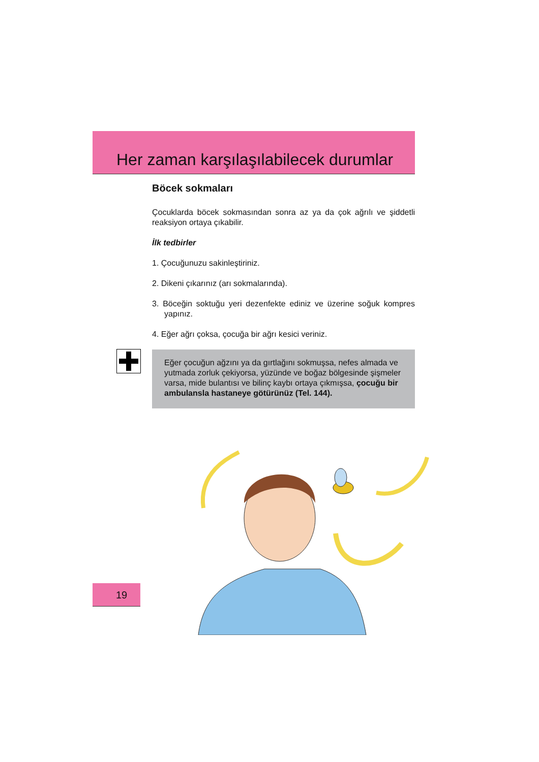Her zaman karşılaşılabilecek durumlar
Böcek sokmaları
Çocuklarda böcek sokmasından sonra az ya da çok ağrılı ve şiddetli reaksiyon ortaya çıkabilir.
İlk tedbirler
1. Çocuğunuzu sakinleştiriniz.
2. Dikeni çıkarınız (arı sokmalarında).
3. Böceğin soktuğu yeri dezenfekte ediniz ve üzerine soğuk kompres yapınız.
4. Eğer ağrı çoksa, çocuğa bir ağrı kesici veriniz.
Eğer çocuğun ağzını ya da gırtlağını sokmuşsa, nefes almada ve yutmada zorluk çekiyorsa, yüzünde ve boğaz bölgesinde şişmeler varsa, mide bulantısı ve bilinç kaybı ortaya çıkmışsa, çocuğu bir ambulansla hastaneye götürünüz (Tel. 144).
19